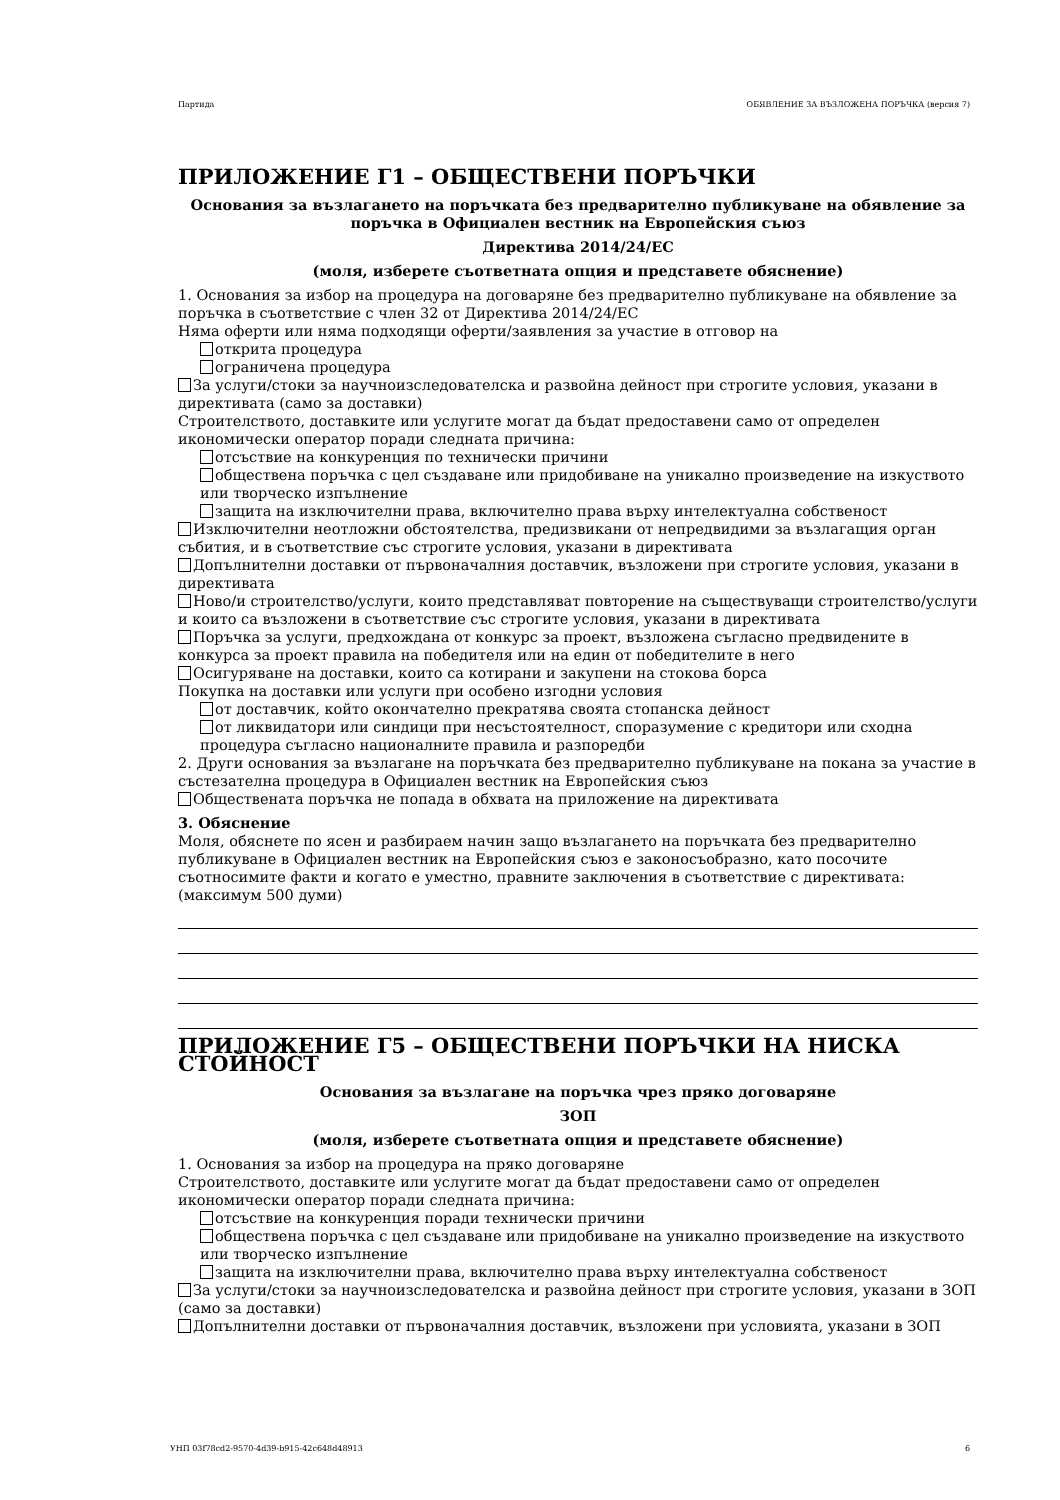Партида ОБЯВЛЕНИЕ ЗА ВЪЗЛОЖЕНА ПОРЪЧКА (версия 7)
ПРИЛОЖЕНИЕ Г1 – ОБЩЕСТВЕНИ ПОРЪЧКИ
Основания за възлагането на поръчката без предварително публикуване на обявление за поръчка в Официален вестник на Европейския съюз
Директива 2014/24/ЕС
(моля, изберете съответната опция и представете обяснение)
1. Основания за избор на процедура на договаряне без предварително публикуване на обявление за поръчка в съответствие с член 32 от Директива 2014/24/ЕС
Няма оферти или няма подходящи оферти/заявления за участие в отговор на
открита процедура
ограничена процедура
За услуги/стоки за научноизследователска и развойна дейност при строгите условия, указани в директивата (само за доставки)
Строителството, доставките или услугите могат да бъдат предоставени само от определен икономически оператор поради следната причина:
отсъствие на конкуренция по технически причини
обществена поръчка с цел създаване или придобиване на уникално произведение на изкуството или творческо изпълнение
защита на изключителни права, включително права върху интелектуална собственост
Изключителни неотложни обстоятелства, предизвикани от непредвидими за възлагащия орган събития, и в съответствие със строгите условия, указани в директивата
Допълнителни доставки от първоначалния доставчик, възложени при строгите условия, указани в директивата
Ново/и строителство/услуги, които представляват повторение на съществуващи строителство/услуги и които са възложени в съответствие със строгите условия, указани в директивата
Поръчка за услуги, предхождана от конкурс за проект, възложена съгласно предвидените в конкурса за проект правила на победителя или на един от победителите в него
Осигуряване на доставки, които са котирани и закупени на стокова борса
Покупка на доставки или услуги при особено изгодни условия
от доставчик, който окончателно прекратява своята стопанска дейност
от ликвидатори или синдици при несъстоятелност, споразумение с кредитори или сходна процедура съгласно националните правила и разпоредби
2. Други основания за възлагане на поръчката без предварително публикуване на покана за участие в състезателна процедура в Официален вестник на Европейския съюз
Обществената поръчка не попада в обхвата на приложение на директивата
3. Обяснение
Моля, обяснете по ясен и разбираем начин защо възлагането на поръчката без предварително публикуване в Официален вестник на Европейския съюз е законосъобразно, като посочите съотносимите факти и когато е уместно, правните заключения в съответствие с директивата: (максимум 500 думи)
ПРИЛОЖЕНИЕ Г5 – ОБЩЕСТВЕНИ ПОРЪЧКИ НА НИСКА СТОЙНОСТ
Основания за възлагане на поръчка чрез пряко договаряне
ЗОП
(моля, изберете съответната опция и представете обяснение)
1. Основания за избор на процедура на пряко договаряне
Строителството, доставките или услугите могат да бъдат предоставени само от определен икономически оператор поради следната причина:
отсъствие на конкуренция поради технически причини
обществена поръчка с цел създаване или придобиване на уникално произведение на изкуството или творческо изпълнение
защита на изключителни права, включително права върху интелектуална собственост
За услуги/стоки за научноизследователска и развойна дейност при строгите условия, указани в ЗОП (само за доставки)
Допълнителни доставки от първоначалния доставчик, възложени при условията, указани в ЗОП
УНП 03f78cd2-9570-4d39-b915-42c648d48913 6